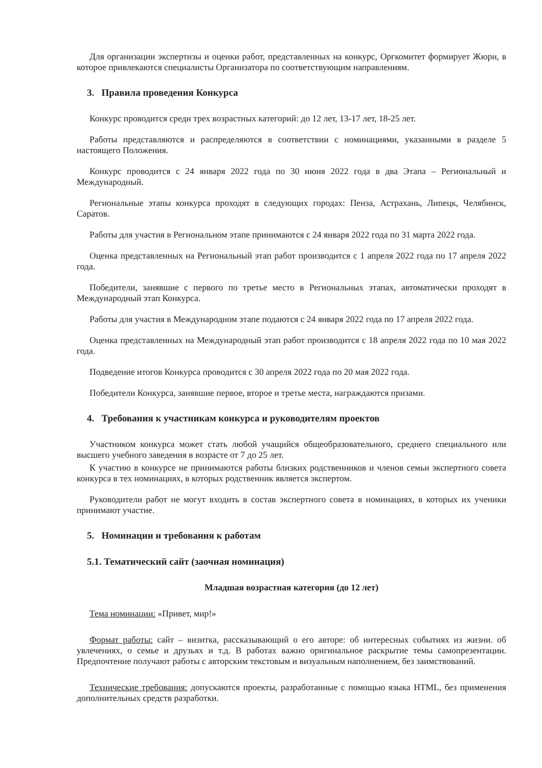Для организации экспертизы и оценки работ, представленных на конкурс, Оргкомитет формирует Жюри, в которое привлекаются специалисты Организатора по соответствующим направлениям.
3. Правила проведения Конкурса
Конкурс проводится среди трех возрастных категорий: до 12 лет, 13-17 лет, 18-25 лет.
Работы представляются и распределяются в соответствии с номинациями, указанными в разделе 5 настоящего Положения.
Конкурс проводится с 24 января 2022 года по 30 июня 2022 года в два Этапа – Региональный и Международный.
Региональные этапы конкурса проходят в следующих городах: Пенза, Астрахань, Липецк, Челябинск, Саратов.
Работы для участия в Региональном этапе принимаются с 24 января 2022 года по 31 марта 2022 года.
Оценка представленных на Региональный этап работ производится с 1 апреля 2022 года по 17 апреля 2022 года.
Победители, занявшие с первого по третье место в Региональных этапах, автоматически проходят в Международный этап Конкурса.
Работы для участия в Международном этапе подаются с 24 января 2022 года по 17 апреля 2022 года.
Оценка представленных на Международный этап работ производится с 18 апреля 2022 года по 10 мая 2022 года.
Подведение итогов Конкурса проводится с 30 апреля 2022 года по 20 мая 2022 года.
Победители Конкурса, занявшие первое, второе и третье места, награждаются призами.
4. Требования к участникам конкурса и руководителям проектов
Участником конкурса может стать любой учащийся общеобразовательного, среднего специального или высшего учебного заведения в возрасте от 7 до 25 лет.
К участию в конкурсе не принимаются работы близких родственников и членов семьи экспертного совета конкурса в тех номинациях, в которых родственник является экспертом.
Руководители работ не могут входить в состав экспертного совета в номинациях, в которых их ученики принимают участие.
5. Номинации и требования к работам
5.1. Тематический сайт (заочная номинация)
Младшая возрастная категория (до 12 лет)
Тема номинации: «Привет, мир!»
Формат работы: сайт – визитка, рассказывающий о его авторе: об интересных событиях из жизни. об увлечениях, о семье и друзьях и т.д. В работах важно оригинальное раскрытие темы самопрезентации. Предпочтение получают работы с авторским текстовым и визуальным наполнением, без заимствований.
Технические требования: допускаются проекты, разработанные с помощью языка HTML, без применения дополнительных средств разработки.